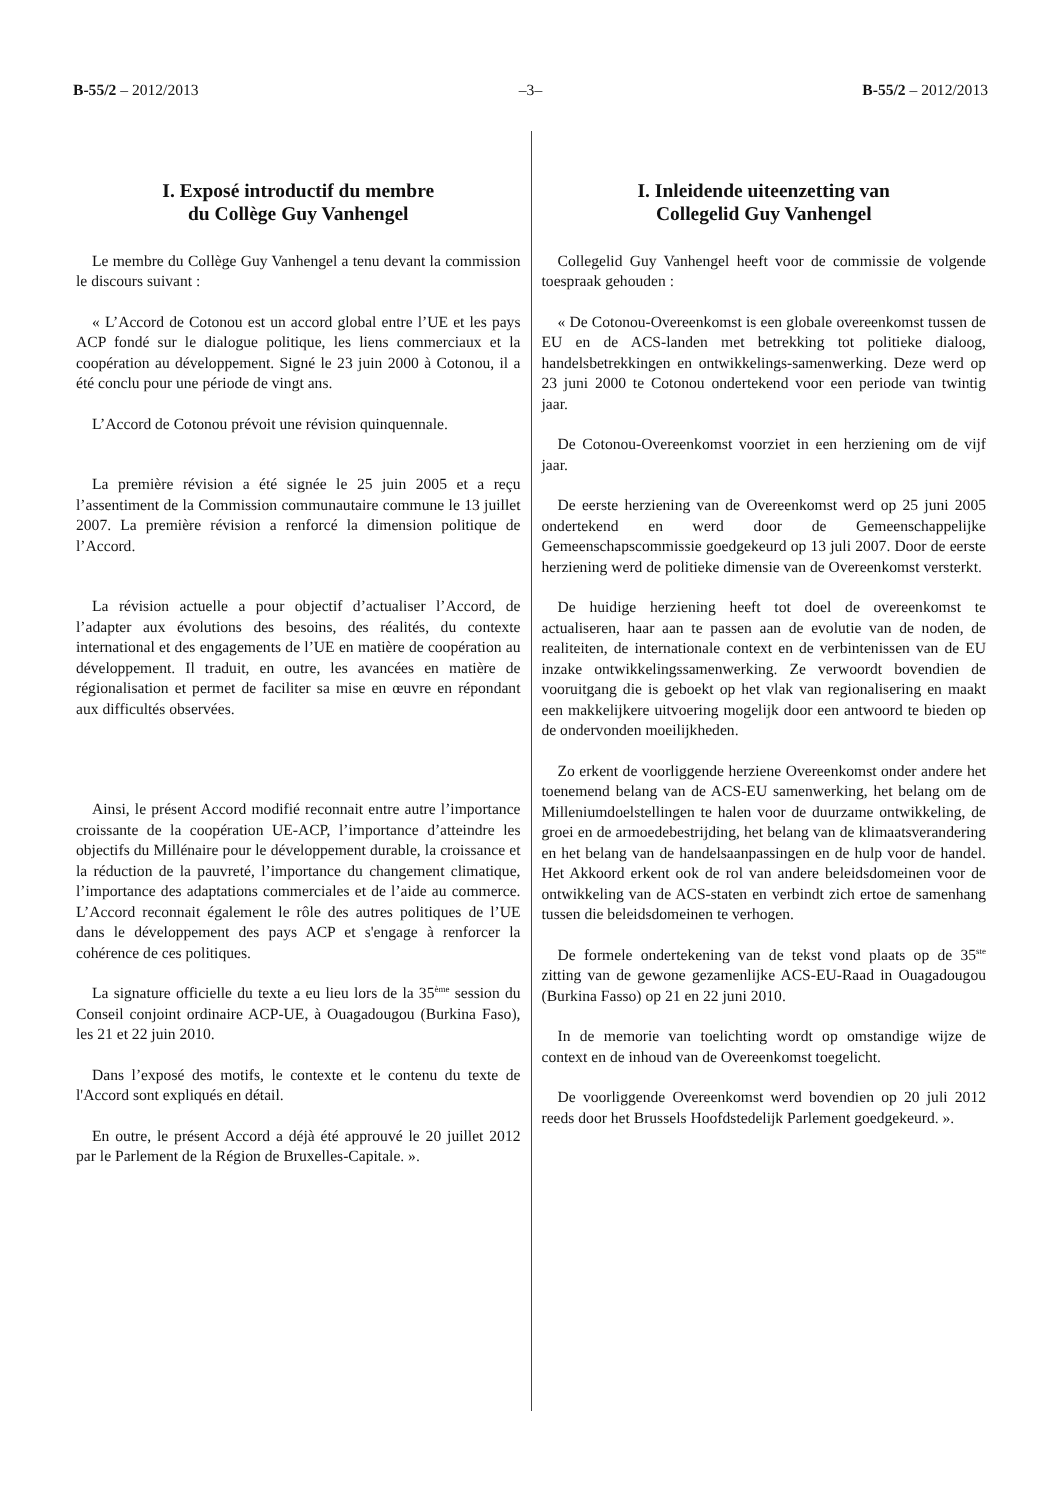B-55/2 – 2012/2013 –3– B-55/2 – 2012/2013
I. Exposé introductif du membre
du Collège Guy Vanhengel
Le membre du Collège Guy Vanhengel a tenu devant la commission le discours suivant :
« L’Accord de Cotonou est un accord global entre l’UE et les pays ACP fondé sur le dialogue politique, les liens commerciaux et la coopération au développement. Signé le 23 juin 2000 à Cotonou, il a été conclu pour une période de vingt ans.
L’Accord de Cotonou prévoit une révision quinquennale.
La première révision a été signée le 25 juin 2005 et a reçu l’assentiment de la Commission communautaire commune le 13 juillet 2007. La première révision a renforcé la dimension politique de l’Accord.
La révision actuelle a pour objectif d’actualiser l’Accord, de l’adapter aux évolutions des besoins, des réalités, du contexte international et des engagements de l’UE en matière de coopération au développement. Il traduit, en outre, les avancées en matière de régionalisation et permet de faciliter sa mise en œuvre en répondant aux difficultés observées.
Ainsi, le présent Accord modifié reconnait entre autre l’importance croissante de la coopération UE-ACP, l’importance d’atteindre les objectifs du Millénaire pour le développement durable, la croissance et la réduction de la pauvreté, l’importance du changement climatique, l’importance des adaptations commerciales et de l’aide au commerce. L’Accord reconnait également le rôle des autres politiques de l’UE dans le développement des pays ACP et s'engage à renforcer la cohérence de ces politiques.
La signature officielle du texte a eu lieu lors de la 35<sup>ème</sup> session du Conseil conjoint ordinaire ACP-UE, à Ouagadougou (Burkina Faso), les 21 et 22 juin 2010.
Dans l’exposé des motifs, le contexte et le contenu du texte de l'Accord sont expliqués en détail.
En outre, le présent Accord a déjà été approuvé le 20 juillet 2012 par le Parlement de la Région de Bruxelles-Capitale. ».
I. Inleidende uiteenzetting van
Collegelid Guy Vanhengel
Collegelid Guy Vanhengel heeft voor de commissie de volgende toespraak gehouden :
« De Cotonou-Overeenkomst is een globale overeenkomst tussen de EU en de ACS-landen met betrekking tot politieke dialoog, handelsbetrekkingen en ontwikkelings-samenwerking. Deze werd op 23 juni 2000 te Cotonou ondertekend voor een periode van twintig jaar.
De Cotonou-Overeenkomst voorziet in een herziening om de vijf jaar.
De eerste herziening van de Overeenkomst werd op 25 juni 2005 ondertekend en werd door de Gemeenschappelijke Gemeenschapscommissie goedgekeurd op 13 juli 2007. Door de eerste herziening werd de politieke dimensie van de Overeenkomst versterkt.
De huidige herziening heeft tot doel de overeenkomst te actualiseren, haar aan te passen aan de evolutie van de noden, de realiteiten, de internationale context en de verbintenissen van de EU inzake ontwikkelingssamenwerking. Ze verwoordt bovendien de vooruitgang die is geboekt op het vlak van regionalisering en maakt een makkelijkere uitvoering mogelijk door een antwoord te bieden op de ondervonden moeilijkheden.
Zo erkent de voorliggende herziene Overeenkomst onder andere het toenemend belang van de ACS-EU samenwerking, het belang om de Milleniumdoelstellingen te halen voor de duurzame ontwikkeling, de groei en de armoedebestrijding, het belang van de klimaatsverandering en het belang van de handelsaanpassingen en de hulp voor de handel. Het Akkoord erkent ook de rol van andere beleidsdomeinen voor de ontwikkeling van de ACS-staten en verbindt zich ertoe de samenhang tussen die beleidsdomeinen te verhogen.
De formele ondertekening van de tekst vond plaats op de 35<sup>ste</sup> zitting van de gewone gezamenlijke ACS-EU-Raad in Ouagadougou (Burkina Fasso) op 21 en 22 juni 2010.
In de memorie van toelichting wordt op omstandige wijze de context en de inhoud van de Overeenkomst toegelicht.
De voorliggende Overeenkomst werd bovendien op 20 juli 2012 reeds door het Brussels Hoofdstedelijk Parlement goedgekeurd. ».